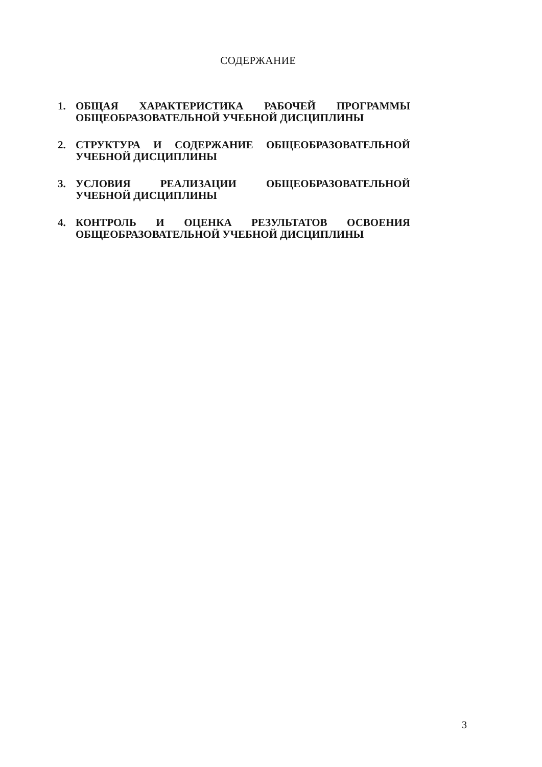СОДЕРЖАНИЕ
1. ОБЩАЯ ХАРАКТЕРИСТИКА РАБОЧЕЙ ПРОГРАММЫ ОБЩЕОБРАЗОВАТЕЛЬНОЙ УЧЕБНОЙ ДИСЦИПЛИНЫ
2. СТРУКТУРА И СОДЕРЖАНИЕ ОБЩЕОБРАЗОВАТЕЛЬНОЙ УЧЕБНОЙ ДИСЦИПЛИНЫ
3. УСЛОВИЯ РЕАЛИЗАЦИИ ОБЩЕОБРАЗОВАТЕЛЬНОЙ УЧЕБНОЙ ДИСЦИПЛИНЫ
4. КОНТРОЛЬ И ОЦЕНКА РЕЗУЛЬТАТОВ ОСВОЕНИЯ ОБЩЕОБРАЗОВАТЕЛЬНОЙ УЧЕБНОЙ ДИСЦИПЛИНЫ
3